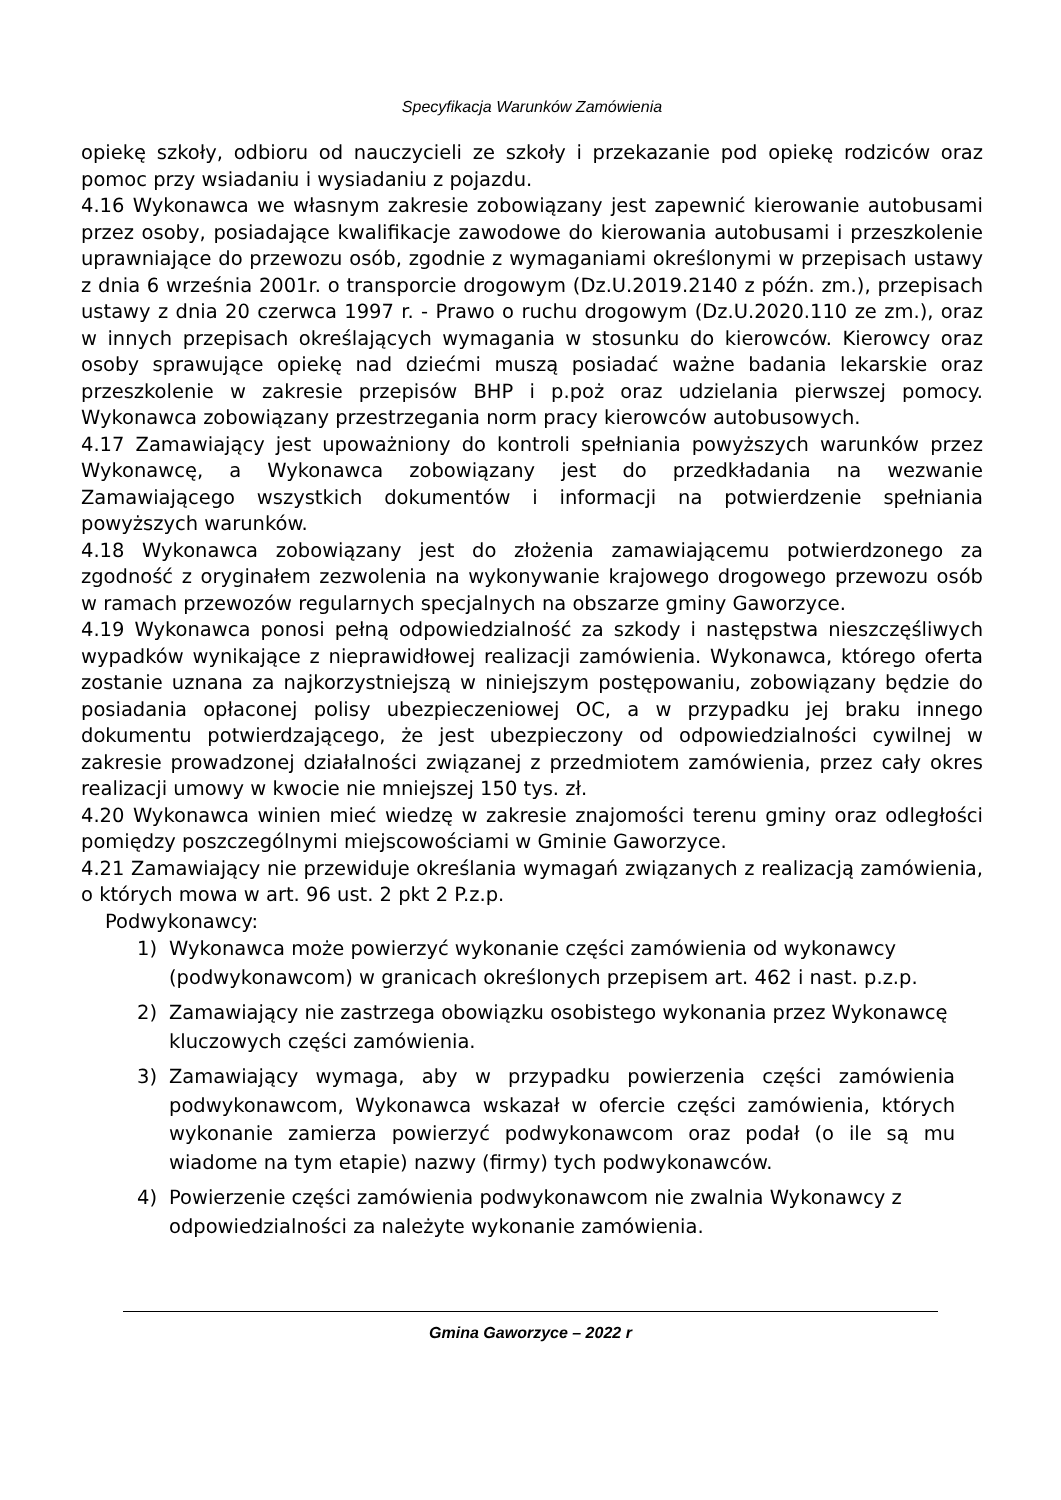Specyfikacja Warunków Zamówienia
opiekę szkoły, odbioru od nauczycieli ze szkoły i przekazanie pod opiekę rodziców oraz pomoc przy wsiadaniu i wysiadaniu z pojazdu.
4.16 Wykonawca we własnym zakresie zobowiązany jest zapewnić kierowanie autobusami przez osoby, posiadające kwalifikacje zawodowe do kierowania autobusami i przeszkolenie uprawniające do przewozu osób, zgodnie z wymaganiami określonymi w przepisach ustawy z dnia 6 września 2001r. o transporcie drogowym (Dz.U.2019.2140 z późn. zm.), przepisach ustawy z dnia 20 czerwca 1997 r. - Prawo o ruchu drogowym (Dz.U.2020.110 ze zm.), oraz w innych przepisach określających wymagania w stosunku do kierowców. Kierowcy oraz osoby sprawujące opiekę nad dziećmi muszą posiadać ważne badania lekarskie oraz przeszkolenie w zakresie przepisów BHP i p.poż oraz udzielania pierwszej pomocy. Wykonawca zobowiązany przestrzegania norm pracy kierowców autobusowych.
4.17 Zamawiający jest upoważniony do kontroli spełniania powyższych warunków przez Wykonawcę, a Wykonawca zobowiązany jest do przedkładania na wezwanie Zamawiającego wszystkich dokumentów i informacji na potwierdzenie spełniania powyższych warunków.
4.18 Wykonawca zobowiązany jest do złożenia zamawiającemu potwierdzonego za zgodność z oryginałem zezwolenia na wykonywanie krajowego drogowego przewozu osób w ramach przewozów regularnych specjalnych na obszarze gminy Gaworzyce.
4.19 Wykonawca ponosi pełną odpowiedzialność za szkody i następstwa nieszczęśliwych wypadków wynikające z nieprawidłowej realizacji zamówienia. Wykonawca, którego oferta zostanie uznana za najkorzystniejszą w niniejszym postępowaniu, zobowiązany będzie do posiadania opłaconej polisy ubezpieczeniowej OC, a w przypadku jej braku innego dokumentu potwierdzającego, że jest ubezpieczony od odpowiedzialności cywilnej w zakresie prowadzonej działalności związanej z przedmiotem zamówienia, przez cały okres realizacji umowy w kwocie nie mniejszej 150 tys. zł.
4.20 Wykonawca winien mieć wiedzę w zakresie znajomości terenu gminy oraz odległości pomiędzy poszczególnymi miejscowościami w Gminie Gaworzyce.
4.21 Zamawiający nie przewiduje określania wymagań związanych z realizacją zamówienia, o których mowa w art. 96 ust. 2 pkt 2 P.z.p.
Podwykonawcy:
1) Wykonawca może powierzyć wykonanie części zamówienia od wykonawcy (podwykonawcom) w granicach określonych przepisem art. 462 i nast. p.z.p.
2) Zamawiający nie zastrzega obowiązku osobistego wykonania przez Wykonawcę kluczowych części zamówienia.
3) Zamawiający wymaga, aby w przypadku powierzenia części zamówienia podwykonawcom, Wykonawca wskazał w ofercie części zamówienia, których wykonanie zamierza powierzyć podwykonawcom oraz podał (o ile są mu wiadome na tym etapie) nazwy (firmy) tych podwykonawców.
4) Powierzenie części zamówienia podwykonawcom nie zwalnia Wykonawcy z odpowiedzialności za należyte wykonanie zamówienia.
Gmina Gaworzyce – 2022 r